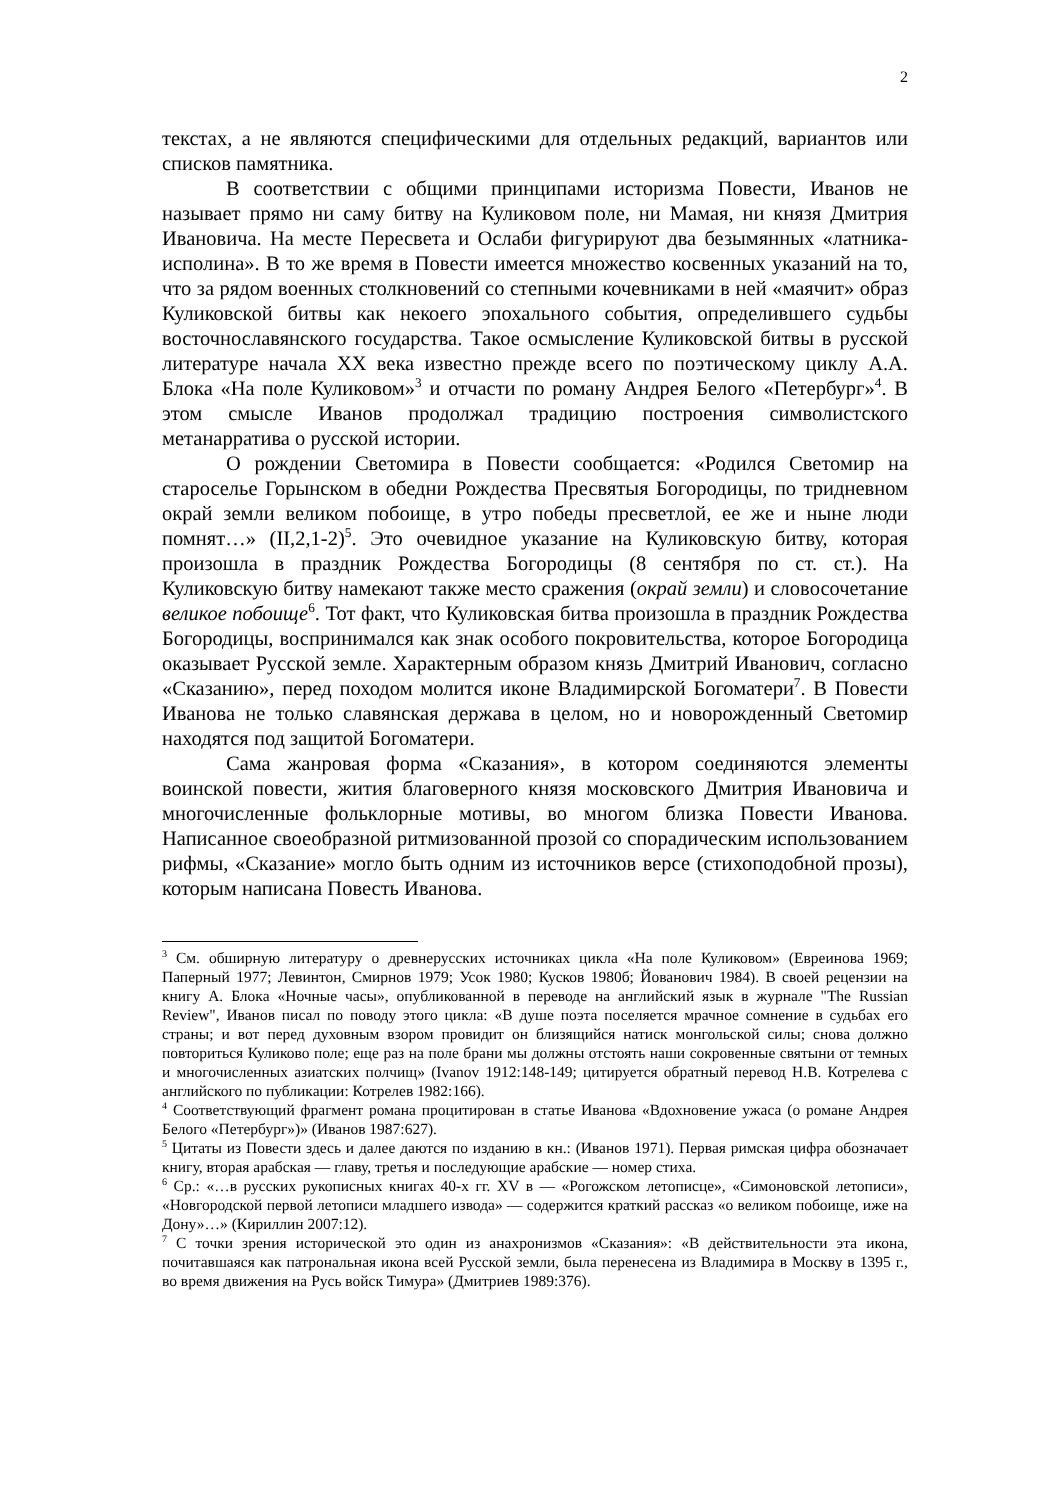2
текстах, а не являются специфическими для отдельных редакций, вариантов или списков памятника.
В соответствии с общими принципами историзма Повести, Иванов не называет прямо ни саму битву на Куликовом поле, ни Мамая, ни князя Дмитрия Ивановича. На месте Пересвета и Ослаби фигурируют два безымянных «латника-исполина». В то же время в Повести имеется множество косвенных указаний на то, что за рядом военных столкновений со степными кочевниками в ней «маячит» образ Куликовской битвы как некоего эпохального события, определившего судьбы восточнославянского государства. Такое осмысление Куликовской битвы в русской литературе начала XX века известно прежде всего по поэтическому циклу А.А. Блока «На поле Куликовом»<sup>3</sup> и отчасти по роману Андрея Белого «Петербург»<sup>4</sup>. В этом смысле Иванов продолжал традицию построения символистского метанарратива о русской истории.
О рождении Светомира в Повести сообщается: «Родился Светомир на староселье Горынском в обедни Рождества Пресвятыя Богородицы, по тридневном окрай земли великом побоище, в утро победы пресветлой, ее же и ныне люди помнят…» (II,2,1-2)<sup>5</sup>. Это очевидное указание на Куликовскую битву, которая произошла в праздник Рождества Богородицы (8 сентября по ст. ст.). На Куликовскую битву намекают также место сражения (окрай земли) и словосочетание великое побоище<sup>6</sup>. Тот факт, что Куликовская битва произошла в праздник Рождества Богородицы, воспринимался как знак особого покровительства, которое Богородица оказывает Русской земле. Характерным образом князь Дмитрий Иванович, согласно «Сказанию», перед походом молится иконе Владимирской Богоматери<sup>7</sup>. В Повести Иванова не только славянская держава в целом, но и новорожденный Светомир находятся под защитой Богоматери.
Сама жанровая форма «Сказания», в котором соединяются элементы воинской повести, жития благоверного князя московского Дмитрия Ивановича и многочисленные фольклорные мотивы, во многом близка Повести Иванова. Написанное своеобразной ритмизованной прозой со спорадическим использованием рифмы, «Сказание» могло быть одним из источников версе (стихоподобной прозы), которым написана Повесть Иванова.
<sup>3</sup> См. обширную литературу о древнерусских источниках цикла «На поле Куликовом» (Евреинова 1969; Паперный 1977; Левинтон, Смирнов 1979; Усок 1980; Кусков 1980б; Йованович 1984). В своей рецензии на книгу А. Блока «Ночные часы», опубликованной в переводе на английский язык в журнале "The Russian Review", Иванов писал по поводу этого цикла: «В душе поэта поселяется мрачное сомнение в судьбах его страны; и вот перед духовным взором провидит он близящийся натиск монгольской силы; снова должно повториться Куликово поле; еще раз на поле брани мы должны отстоять наши сокровенные святыни от темных и многочисленных азиатских полчищ» (Ivanov 1912:148-149; цитируется обратный перевод Н.В. Котрелева с английского по публикации: Котрелев 1982:166).
<sup>4</sup> Соответствующий фрагмент романа процитирован в статье Иванова «Вдохновение ужаса (о романе Андрея Белого «Петербург»)» (Иванов 1987:627).
<sup>5</sup> Цитаты из Повести здесь и далее даются по изданию в кн.: (Иванов 1971). Первая римская цифра обозначает книгу, вторая арабская — главу, третья и последующие арабские — номер стиха.
<sup>6</sup> Ср.: «…в русских рукописных книгах 40-х гг. XV в — «Рогожском летописце», «Симоновской летописи», «Новгородской первой летописи младшего извода» — содержится краткий рассказ «о великом побоище, иже на Дону»…» (Кириллин 2007:12).
<sup>7</sup> С точки зрения исторической это один из анахронизмов «Сказания»: «В действительности эта икона, почитавшаяся как патрональная икона всей Русской земли, была перенесена из Владимира в Москву в 1395 г., во время движения на Русь войск Тимура» (Дмитриев 1989:376).